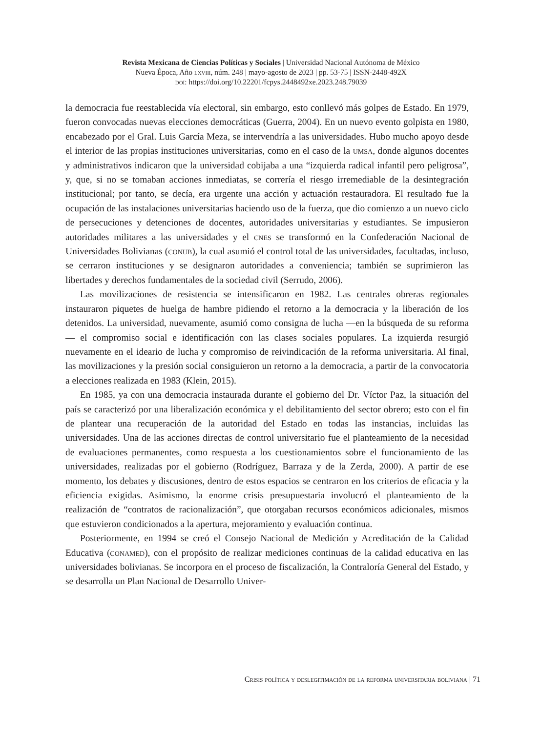Revista Mexicana de Ciencias Políticas y Sociales | Universidad Nacional Autónoma de México
Nueva Época, Año lxviii, núm. 248 | mayo-agosto de 2023 | pp. 53-75 | ISSN-2448-492X
doi: https://doi.org/10.22201/fcpys.2448492xe.2023.248.79039
la democracia fue reestablecida vía electoral, sin embargo, esto conllevó más golpes de Estado. En 1979, fueron convocadas nuevas elecciones democráticas (Guerra, 2004). En un nuevo evento golpista en 1980, encabezado por el Gral. Luis García Meza, se intervendría a las universidades. Hubo mucho apoyo desde el interior de las propias instituciones universitarias, como en el caso de la umsa, donde algunos docentes y administrativos indicaron que la universidad cobijaba a una “izquierda radical infantil pero peligrosa”, y, que, si no se tomaban acciones inmediatas, se correría el riesgo irremediable de la desintegración institucional; por tanto, se decía, era urgente una acción y actuación restauradora. El resultado fue la ocupación de las instalaciones universitarias haciendo uso de la fuerza, que dio comienzo a un nuevo ciclo de persecuciones y detenciones de docentes, autoridades universitarias y estudiantes. Se impusieron autoridades militares a las universidades y el cnes se transformó en la Confederación Nacional de Universidades Bolivianas (conub), la cual asumió el control total de las universidades, facultadas, incluso, se cerraron instituciones y se designaron autoridades a conveniencia; también se suprimieron las libertades y derechos fundamentales de la sociedad civil (Serrudo, 2006).
Las movilizaciones de resistencia se intensificaron en 1982. Las centrales obreras regionales instauraron piquetes de huelga de hambre pidiendo el retorno a la democracia y la liberación de los detenidos. La universidad, nuevamente, asumió como consigna de lucha —en la búsqueda de su reforma— el compromiso social e identificación con las clases sociales populares. La izquierda resurgió nuevamente en el ideario de lucha y compromiso de reivindicación de la reforma universitaria. Al final, las movilizaciones y la presión social consiguieron un retorno a la democracia, a partir de la convocatoria a elecciones realizada en 1983 (Klein, 2015).
En 1985, ya con una democracia instaurada durante el gobierno del Dr. Víctor Paz, la situación del país se caracterizó por una liberalización económica y el debilitamiento del sector obrero; esto con el fin de plantear una recuperación de la autoridad del Estado en todas las instancias, incluidas las universidades. Una de las acciones directas de control universitario fue el planteamiento de la necesidad de evaluaciones permanentes, como respuesta a los cuestionamientos sobre el funcionamiento de las universidades, realizadas por el gobierno (Rodríguez, Barraza y de la Zerda, 2000). A partir de ese momento, los debates y discusiones, dentro de estos espacios se centraron en los criterios de eficacia y la eficiencia exigidas. Asimismo, la enorme crisis presupuestaria involucró el planteamiento de la realización de “contratos de racionalización”, que otorgaban recursos económicos adicionales, mismos que estuvieron condicionados a la apertura, mejoramiento y evaluación continua.
Posteriormente, en 1994 se creó el Consejo Nacional de Medición y Acreditación de la Calidad Educativa (conamed), con el propósito de realizar mediciones continuas de la calidad educativa en las universidades bolivianas. Se incorpora en el proceso de fiscalización, la Contraloría General del Estado, y se desarrolla un Plan Nacional de Desarrollo Univer-
Crisis política y deslegitimación de la reforma universitaria boliviana | 71